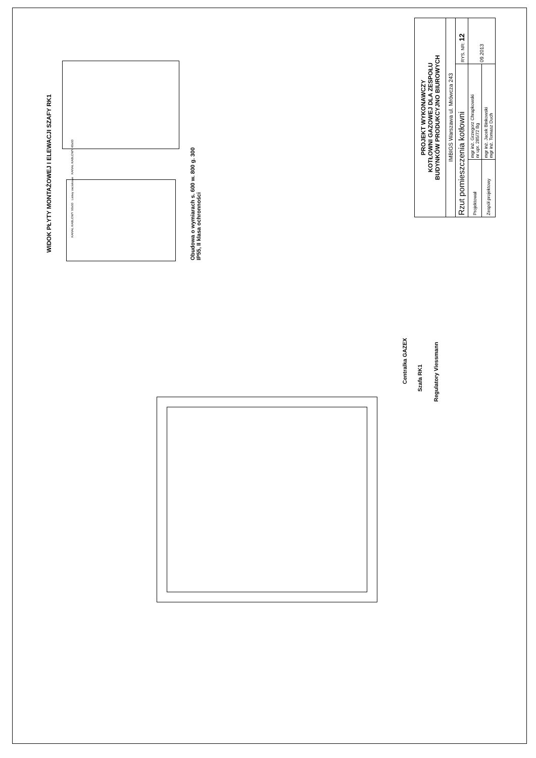| PROJEKT WYKONAWCZY KOTŁOWNI GAZOWEJ DLA ZESPOŁU BUDYNKÓW PRODUKCYJNO BIUROWYCH | | |
| IMBIGS Warszawa ul. Mrówcza 243 | | |
| Rzut pomieszczenia kotłowni | | RYS. NR: 12 |
| Projektował | mgr inż. Grzegorz Chrapkowski nr upr. 285/72 Bg | 09.2013 |
| Zespół projektowy | mgr inż. Jacek Binkowski mgr inż. Tomasz Duch | |
WIDOK PŁYTY MONTAŻOWEJ I ELEWACJI SZAFY RK1
KANAŁ KABLOWY 60x60 Listwy zaciskowe KANAŁ KABLOWY 40x60
Obudowa o wymiarach s. 600 w. 800 g. 300
IP55, II klasa ochronności
Centralka GAZEX
Szafa RK1
Regulatory Viessmann